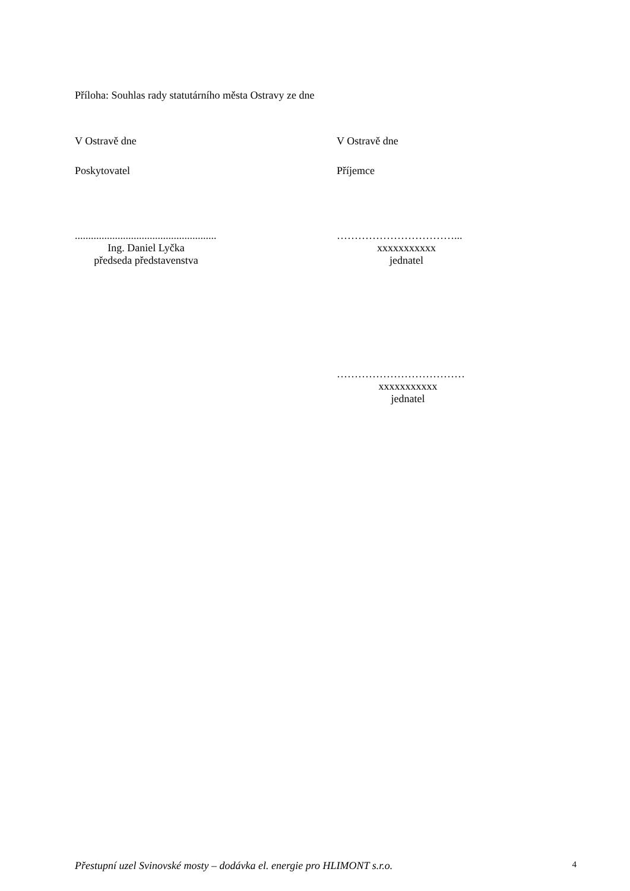Příloha: Souhlas rady statutárního města Ostravy ze dne
V Ostravě dne V Ostravě dne
Poskytovatel Příjemce
.....................................................
Ing. Daniel Lyčka
předseda představenstva
……………………………...
xxxxxxxxxxx
jednatel
………………………………
xxxxxxxxxxx
jednatel
Přestupní uzel Svinovské mosty – dodávka el. energie pro HLIMONT s.r.o. 4